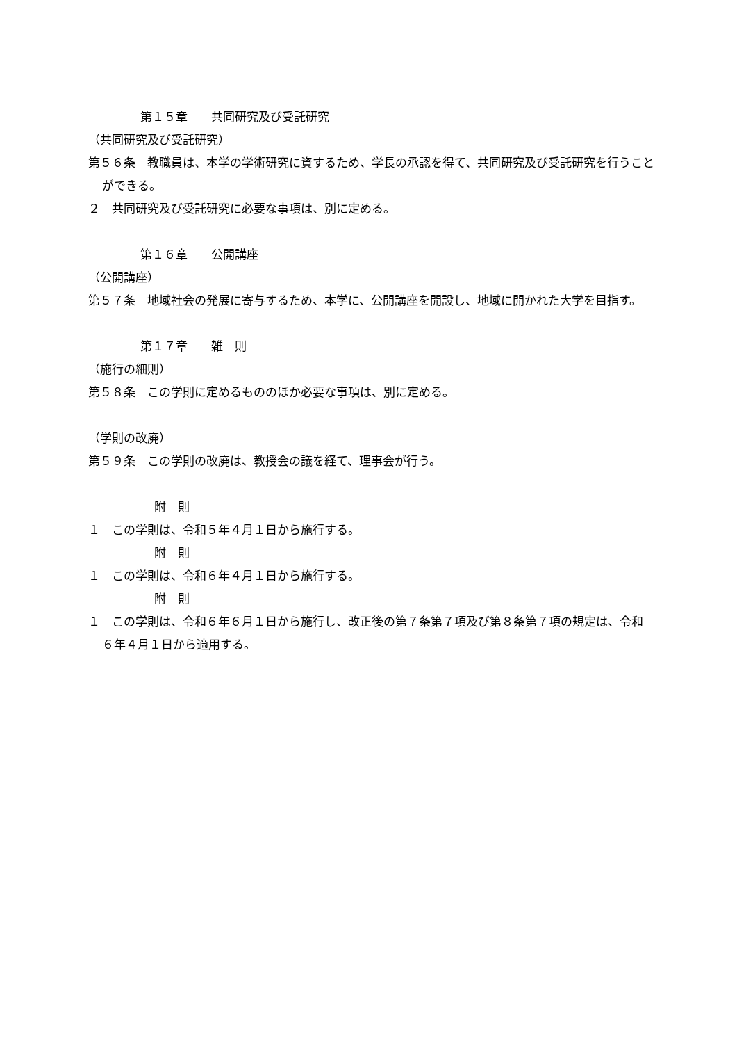第１５章　　共同研究及び受託研究
（共同研究及び受託研究）
第５６条　教職員は、本学の学術研究に資するため、学長の承認を得て、共同研究及び受託研究を行うことができる。
２　共同研究及び受託研究に必要な事項は、別に定める。
第１６章　　公開講座
（公開講座）
第５７条　地域社会の発展に寄与するため、本学に、公開講座を開設し、地域に開かれた大学を目指す。
第１７章　　雑　則
（施行の細則）
第５８条　この学則に定めるもののほか必要な事項は、別に定める。
（学則の改廃）
第５９条　この学則の改廃は、教授会の議を経て、理事会が行う。
附　則
１　この学則は、令和５年４月１日から施行する。
附　則
１　この学則は、令和６年４月１日から施行する。
附　則
１　この学則は、令和６年６月１日から施行し、改正後の第７条第７項及び第８条第７項の規定は、令和６年４月１日から適用する。